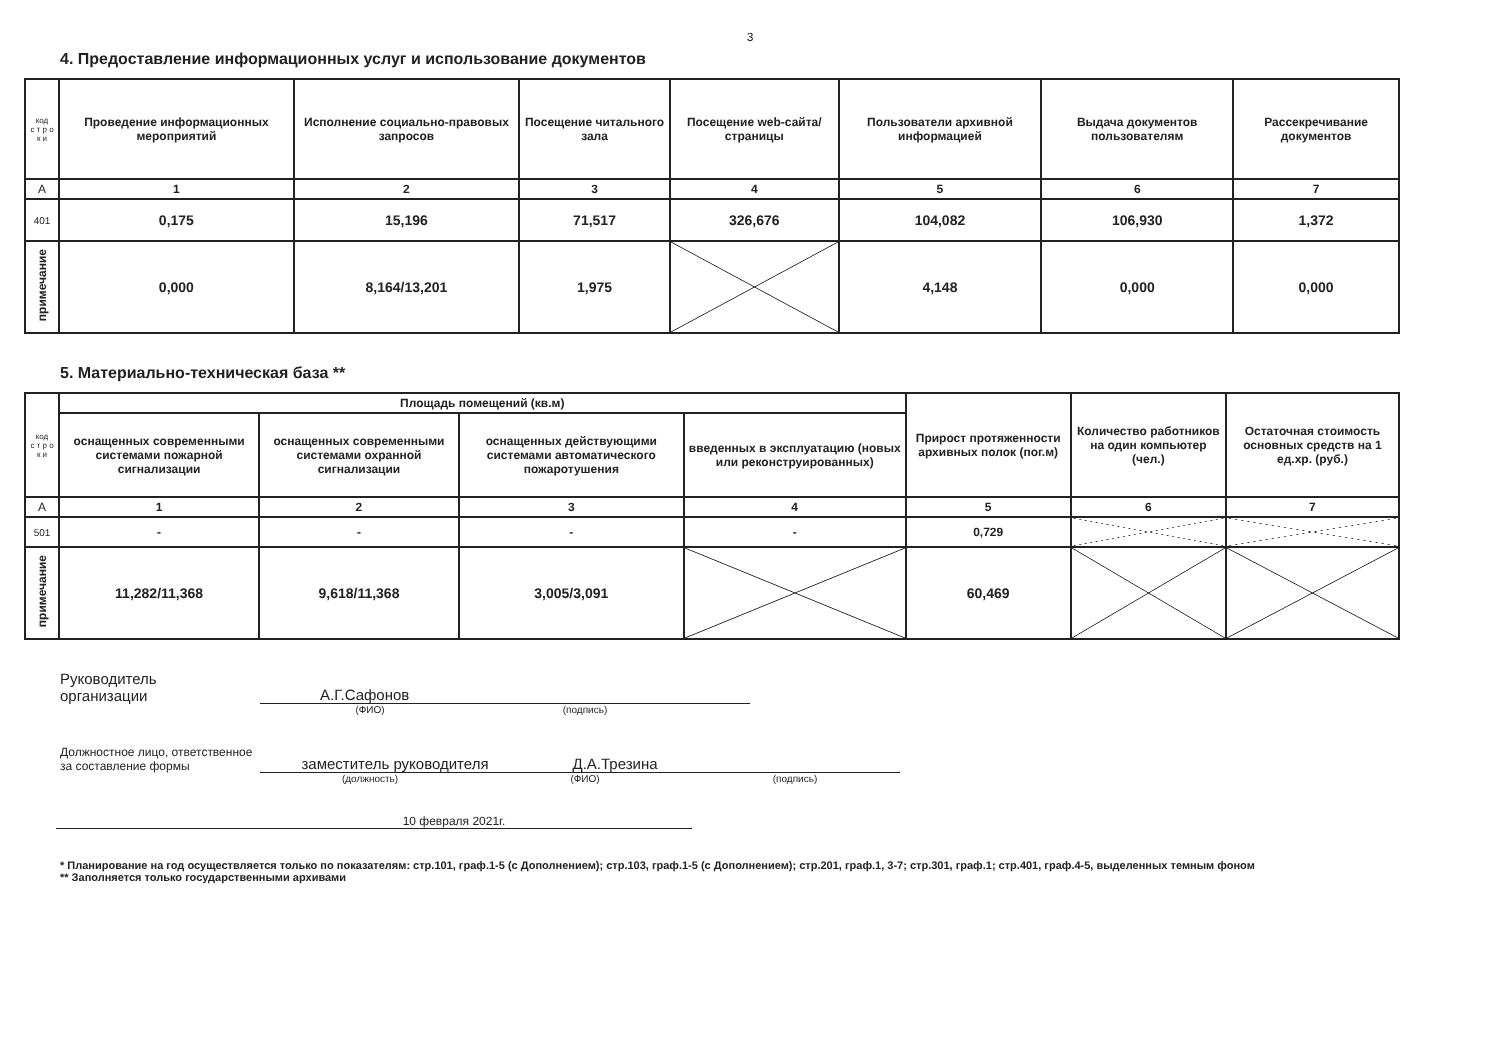3
4. Предоставление информационных услуг и использование документов
| код с т р о к и | Проведение информационных мероприятий | Исполнение социально-правовых запросов | Посещение читального зала | Посещение web-сайта/страницы | Пользователи архивной информацией | Выдача документов пользователям | Рассекречивание документов |
| А | 1 | 2 | 3 | 4 | 5 | 6 | 7 |
| 401 | 0,175 | 15,196 | 71,517 | 326,676 | 104,082 | 106,930 | 1,372 |
| примечание | 0,000 | 8,164/13,201 | 1,975 | | 4,148 | 0,000 | 0,000 |
5. Материально-техническая база **
| код с т р о к и | Площадь помещений (кв.м) | | | | Прирост протяженности архивных полок (пог.м) | Количество работников на один компьютер (чел.) | Остаточная стоимость основных средств на 1 ед.хр. (руб.) |
| | оснащенных современными системами пожарной сигнализации | оснащенных современными системами охранной сигнализации | оснащенных действующими системами автоматического пожаротушения | введенных в эксплуатацию (новых или реконструированных) | | | |
| А | 1 | 2 | 3 | 4 | 5 | 6 | 7 |
| 501 | - | - | - | - | 0,729 | | |
| примечание | 11,282/11,368 | 9,618/11,368 | 3,005/3,091 | | 60,469 | | |
Руководитель
организации
А.Г.Сафонов
(ФИО)
(подпись)
Должностное лицо, ответственное за составление формы
заместитель руководителя Д.А.Трезина
(должность)
(ФИО)
(подпись)
10 февраля 2021г.
* Планирование на год осуществляется только по показателям: стр.101, граф.1-5 (с Дополнением); стр.103, граф.1-5 (с Дополнением); стр.201, граф.1, 3-7; стр.301, граф.1; стр.401, граф.4-5, выделенных темным фоном
** Заполняется только государственными архивами